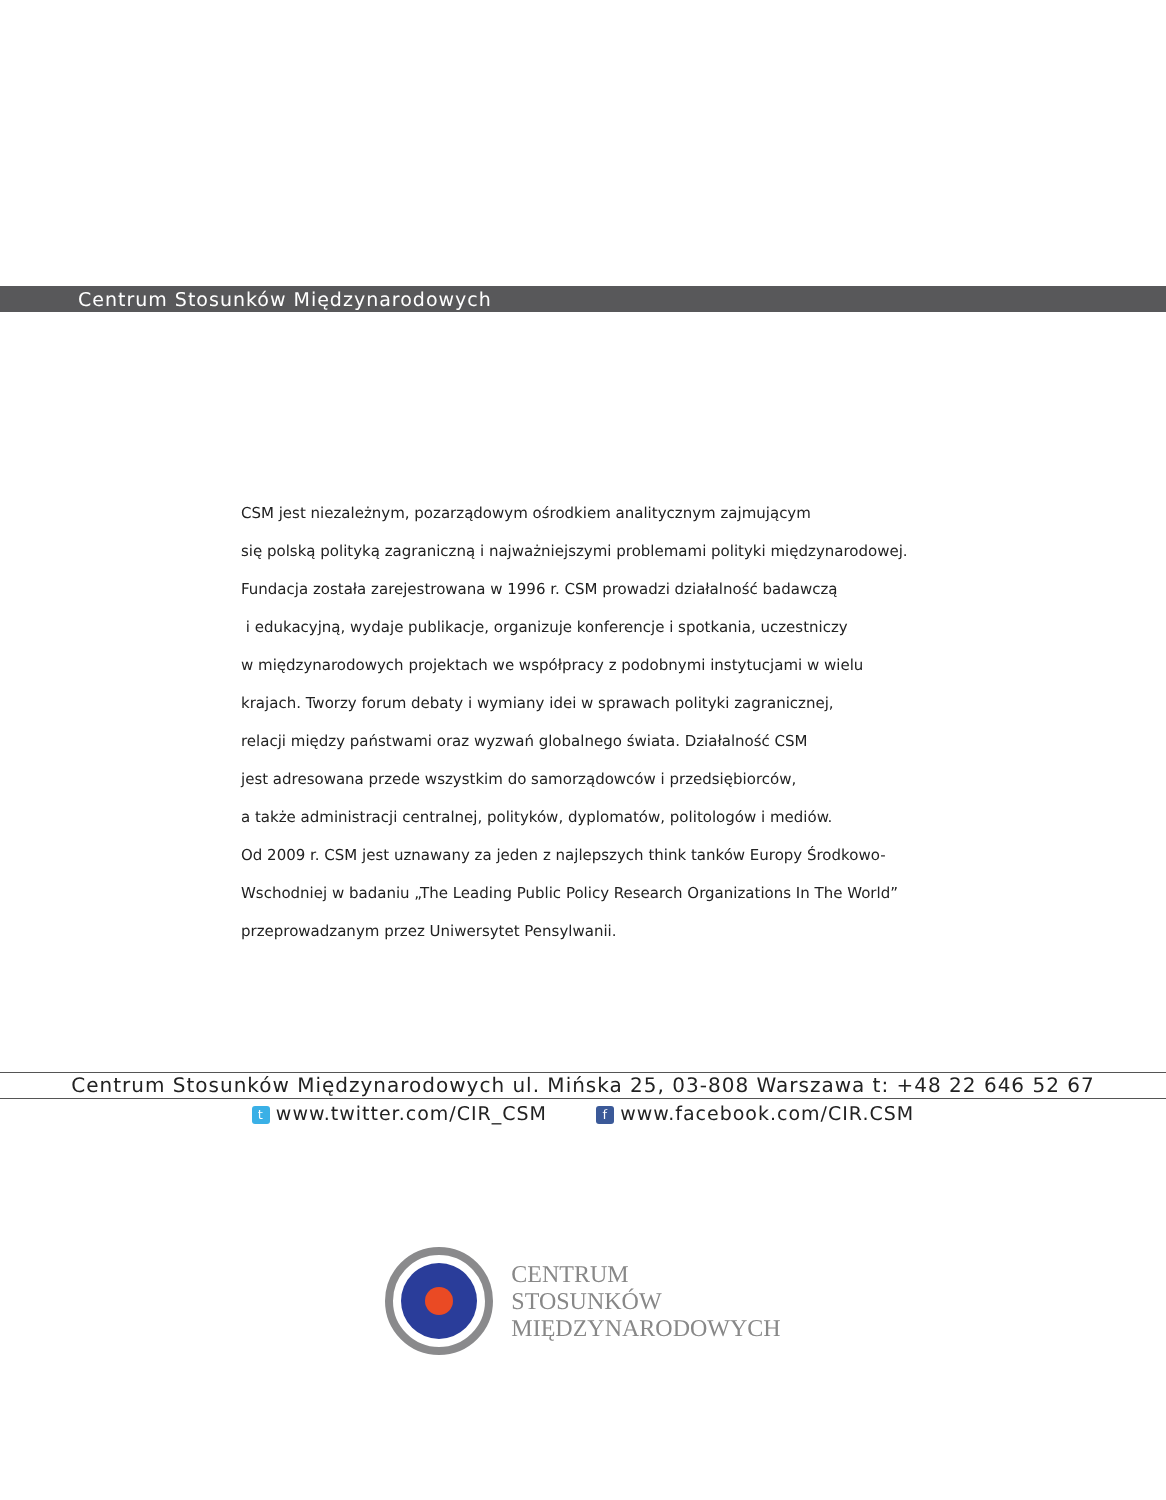Centrum Stosunków Międzynarodowych
CSM jest niezależnym, pozarządowym ośrodkiem analitycznym zajmującym
się polską polityką zagraniczną i najważniejszymi problemami polityki międzynarodowej.
Fundacja została zarejestrowana w 1996 r. CSM prowadzi działalność badawczą
i edukacyjną, wydaje publikacje, organizuje konferencje i spotkania, uczestniczy
w międzynarodowych projektach we współpracy z podobnymi instytucjami w wielu
krajach. Tworzy forum debaty i wymiany idei w sprawach polityki zagranicznej,
relacji między państwami oraz wyzwań globalnego świata. Działalność CSM
jest adresowana przede wszystkim do samorządowców i przedsiębiorców,
a także administracji centralnej, polityków, dyplomatów, politologów i mediów.
Od 2009 r. CSM jest uznawany za jeden z najlepszych think tanków Europy Środkowo-
Wschodniej w badaniu „The Leading Public Policy Research Organizations In The World”
przeprowadzanym przez Uniwersytet Pensylwanii.
Centrum Stosunków Międzynarodowych ul. Mińska 25, 03-808 Warszawa t: +48 22 646 52 67
twww.twitter.com/CIR_CSM f www.facebook.com/CIR.CSM
CENTRUM
STOSUNKÓW
MIĘDZYNARODOWYCH